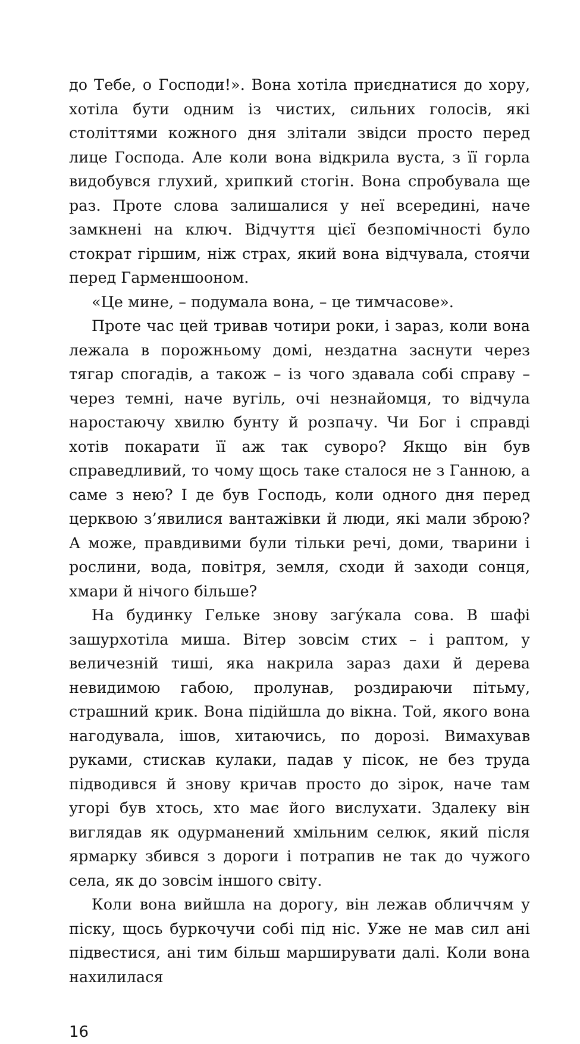до Тебе, о Господи!». Вона хотіла приєднатися до хору, хотіла бути одним із чистих, сильних голосів, які століттями кожного дня злітали звідси просто перед лице Господа. Але коли вона відкрила вуста, з її горла видобувся глухий, хрипкий стогін. Вона спробувала ще раз. Проте слова залишалися у неї всередині, наче замкнені на ключ. Відчуття цієї безпомічності було стократ гіршим, ніж страх, який вона відчувала, стоячи перед Гарменшооном.
«Це мине, – подумала вона, – це тимчасове».
Проте час цей тривав чотири роки, і зараз, коли вона лежала в порожньому домі, нездатна заснути через тягар спогадів, а також – із чого здавала собі справу – через темні, наче вугіль, очі незнайомця, то відчула наростаючу хвилю бунту й розпачу. Чи Бог і справді хотів покарати її аж так суворо? Якщо він був справедливий, то чому щось таке сталося не з Ганною, а саме з нею? І де був Господь, коли одного дня перед церквою з’явилися вантажівки й люди, які мали зброю? А може, правдивими були тільки речі, доми, тварини і рослини, вода, повітря, земля, сходи й заходи сонця, хмари й нічого більше?
На будинку Гельке знову загу́кала сова. В шафі зашурхотіла миша. Вітер зовсім стих – і раптом, у величезній тиші, яка накрила зараз дахи й дерева невидимою габою, пролунав, роздираючи пітьму, страшний крик. Вона підійшла до вікна. Той, якого вона нагодувала, ішов, хитаючись, по дорозі. Вимахував руками, стискав кулаки, падав у пісок, не без труда підводився й знову кричав просто до зірок, наче там угорі був хтось, хто має його вислухати. Здалеку він виглядав як одурманений хмільним селюк, який після ярмарку збився з дороги і потрапив не так до чужого села, як до зовсім іншого світу.
Коли вона вийшла на дорогу, він лежав обличчям у піску, щось буркочучи собі під ніс. Уже не мав сил ані підвестися, ані тим більш марширувати далі. Коли вона нахилилася
16